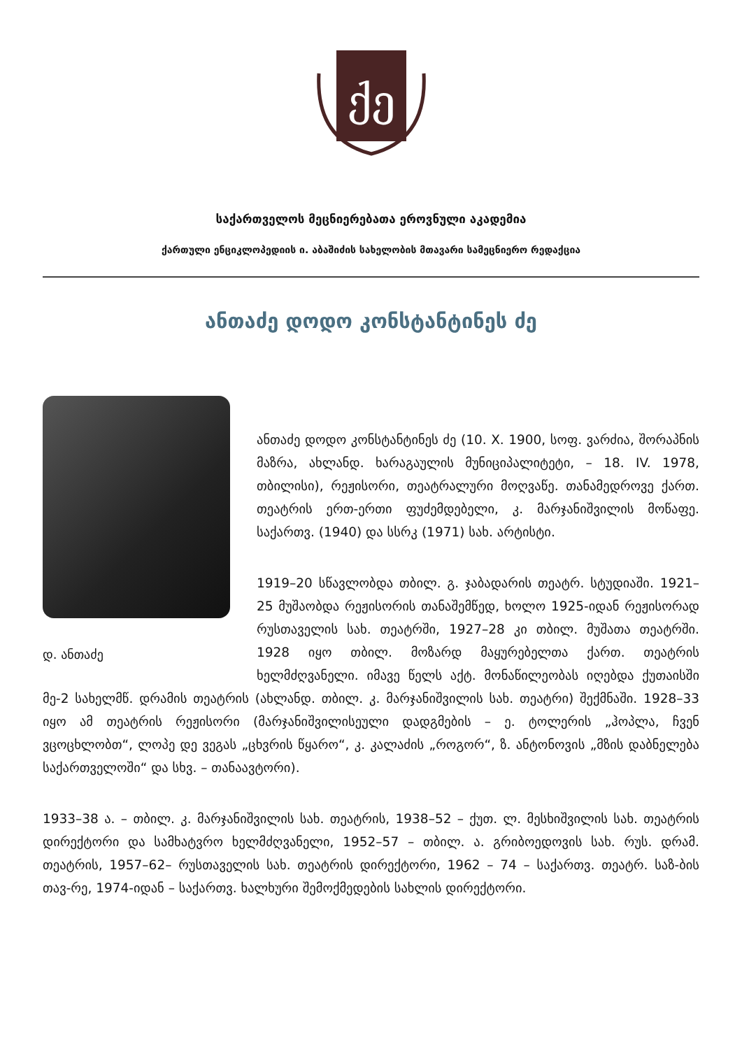ქე
საქართველოს მეცნიერებათა ეროვნული აკადემია
ქართული ენციკლოპედიის ი. აბაშიძის სახელობის მთავარი სამეცნიერო რედაქცია
ანთაძე დოდო კონსტანტინეს ძე
დ. ანთაძე
ანთაძე დოდო კონსტანტინეს ძე (10. X. 1900, სოფ. ვარძია, შორაპნის მაზრა, ახლანდ. ხარაგაულის მუნიციპალიტეტი, – 18. IV. 1978, თბილისი), რეჟისორი, თეატრალური მოღვაწე. თანამედროვე ქართ. თეატრის ერთ-ერთი ფუძემდებელი, კ. მარჯანიშვილის მოწაფე. საქართვ. (1940) და სსრკ (1971) სახ. არტისტი.
1919–20 სწავლობდა თბილ. გ. ჯაბადარის თეატრ. სტუდიაში. 1921–25 მუშაობდა რეჟისორის თანაშემწედ, ხოლო 1925-იდან რეჟისორად რუსთაველის სახ. თეატრში, 1927–28 კი თბილ. მუშათა თეატრში. 1928 იყო თბილ. მოზარდ მაყურებელთა ქართ. თეატრის ხელმძღვანელი. იმავე წელს აქტ. მონაწილეობას იღებდა ქუთაისში მე-2 სახელმწ. დრამის თეატრის (ახლანდ. თბილ. კ. მარჯანიშვილის სახ. თეატრი) შექმნაში. 1928–33 იყო ამ თეატრის რეჟისორი (მარჯანიშვილისეული დადგმების – ე. ტოლერის „ჰოპლა, ჩვენ ვცოცხლობთ“, ლოპე დე ვეგას „ცხვრის წყარო“, კ. კალაძის „როგორ“, ზ. ანტონოვის „მზის დაბნელება საქართველოში“ და სხვ. – თანაავტორი).
1933–38 ა. – თბილ. კ. მარჯანიშვილის სახ. თეატრის, 1938–52 – ქუთ. ლ. მესხიშვილის სახ. თეატრის დირექტორი და სამხატვრო ხელმძღვანელი, 1952–57 – თბილ. ა. გრიბოედოვის სახ. რუს. დრამ. თეატრის, 1957–62– რუსთაველის სახ. თეატრის დირექტორი, 1962 – 74 – საქართვ. თეატრ. საზ-ბის თავ-რე, 1974-იდან – საქართვ. ხალხური შემოქმედების სახლის დირექტორი.